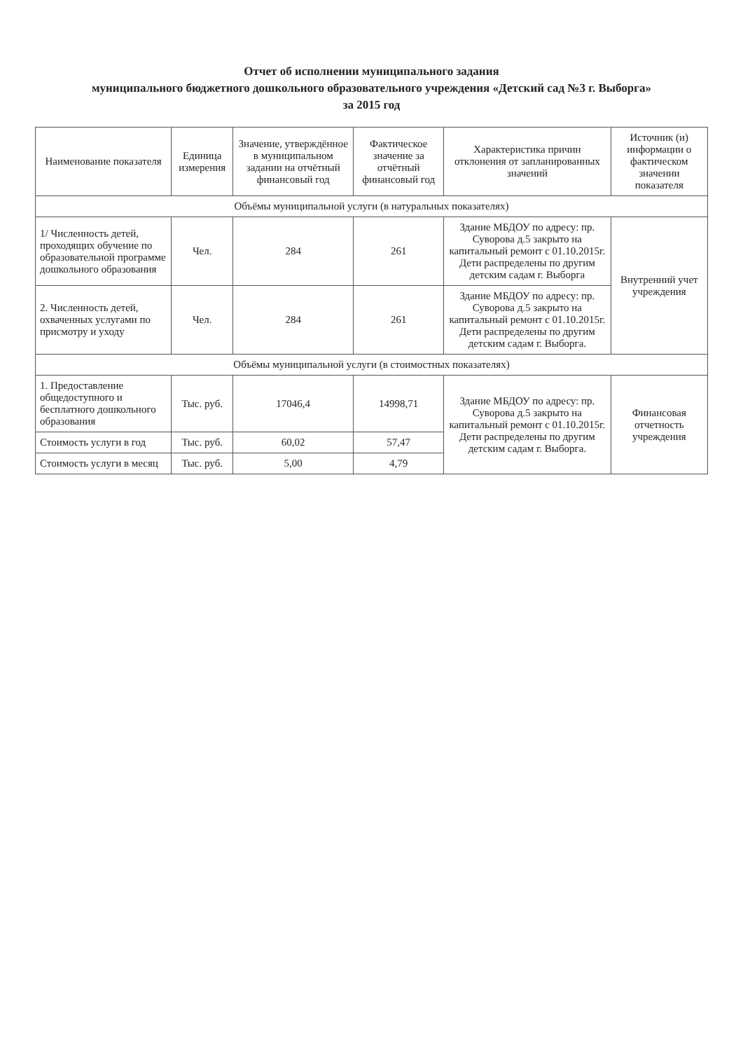Отчет об исполнении муниципального задания
муниципального бюджетного дошкольного образовательного учреждения «Детский сад №3 г. Выборга»
за 2015 год
| Наименование показателя | Единица измерения | Значение, утверждённое в муниципальном задании на отчётный финансовый год | Фактическое значение за отчётный финансовый год | Характеристика причин отклонения от запланированных значений | Источник (и) информации о фактическом значении показателя |
| --- | --- | --- | --- | --- | --- |
| Объёмы муниципальной услуги (в натуральных показателях) | | | | | |
| 1/ Численность детей, проходящих обучение по образовательной программе дошкольного образования | Чел. | 284 | 261 | Здание МБДОУ по адресу: пр. Суворова д.5 закрыто на капитальный ремонт с 01.10.2015г. Дети распределены по другим детским садам г. Выборга | Внутренний учет учреждения |
| 2. Численность детей, охваченных услугами по присмотру и уходу | Чел. | 284 | 261 | Здание МБДОУ по адресу: пр. Суворова д.5 закрыто на капитальный ремонт с 01.10.2015г. Дети распределены по другим детским садам г. Выборга. | |
| Объёмы муниципальной услуги (в стоимостных показателях) | | | | | |
| 1. Предоставление общедоступного и бесплатного дошкольного образования | Тыс. руб. | 17046,4 | 14998,71 | Здание МБДОУ по адресу: пр. Суворова д.5 закрыто на капитальный ремонт с 01.10.2015г. Дети распределены по другим детским садам г. Выборга. | Финансовая отчетность учреждения |
| Стоимость услуги в год | Тыс. руб. | 60,02 | 57,47 | | |
| Стоимость услуги в месяц | Тыс. руб. | 5,00 | 4,79 | | |